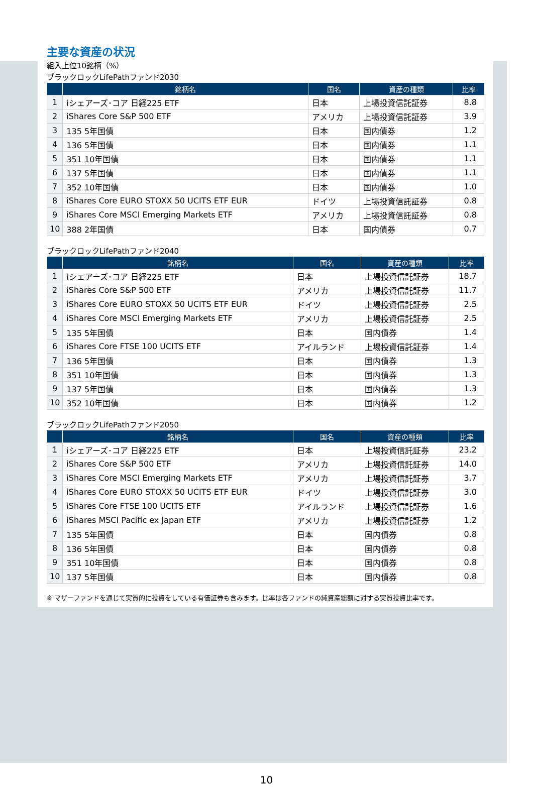主要な資産の状況
組入上位10銘柄（%）
ブラックロックLifePathファンド2030
| | 銘柄名 | 国名 | 資産の種類 | 比率 |
| --- | --- | --- | --- | --- |
| 1 | iシェアーズ･コア 日経225 ETF | 日本 | 上場投資信託証券 | 8.8 |
| 2 | iShares Core S&P 500 ETF | アメリカ | 上場投資信託証券 | 3.9 |
| 3 | 135 5年国債 | 日本 | 国内債券 | 1.2 |
| 4 | 136 5年国債 | 日本 | 国内債券 | 1.1 |
| 5 | 351 10年国債 | 日本 | 国内債券 | 1.1 |
| 6 | 137 5年国債 | 日本 | 国内債券 | 1.1 |
| 7 | 352 10年国債 | 日本 | 国内債券 | 1.0 |
| 8 | iShares Core EURO STOXX 50 UCITS ETF EUR | ドイツ | 上場投資信託証券 | 0.8 |
| 9 | iShares Core MSCI Emerging Markets ETF | アメリカ | 上場投資信託証券 | 0.8 |
| 10 | 388 2年国債 | 日本 | 国内債券 | 0.7 |
ブラックロックLifePathファンド2040
| | 銘柄名 | 国名 | 資産の種類 | 比率 |
| --- | --- | --- | --- | --- |
| 1 | iシェアーズ･コア 日経225 ETF | 日本 | 上場投資信託証券 | 18.7 |
| 2 | iShares Core S&P 500 ETF | アメリカ | 上場投資信託証券 | 11.7 |
| 3 | iShares Core EURO STOXX 50 UCITS ETF EUR | ドイツ | 上場投資信託証券 | 2.5 |
| 4 | iShares Core MSCI Emerging Markets ETF | アメリカ | 上場投資信託証券 | 2.5 |
| 5 | 135 5年国債 | 日本 | 国内債券 | 1.4 |
| 6 | iShares Core FTSE 100 UCITS ETF | アイルランド | 上場投資信託証券 | 1.4 |
| 7 | 136 5年国債 | 日本 | 国内債券 | 1.3 |
| 8 | 351 10年国債 | 日本 | 国内債券 | 1.3 |
| 9 | 137 5年国債 | 日本 | 国内債券 | 1.3 |
| 10 | 352 10年国債 | 日本 | 国内債券 | 1.2 |
ブラックロックLifePathファンド2050
| | 銘柄名 | 国名 | 資産の種類 | 比率 |
| --- | --- | --- | --- | --- |
| 1 | iシェアーズ･コア 日経225 ETF | 日本 | 上場投資信託証券 | 23.2 |
| 2 | iShares Core S&P 500 ETF | アメリカ | 上場投資信託証券 | 14.0 |
| 3 | iShares Core MSCI Emerging Markets ETF | アメリカ | 上場投資信託証券 | 3.7 |
| 4 | iShares Core EURO STOXX 50 UCITS ETF EUR | ドイツ | 上場投資信託証券 | 3.0 |
| 5 | iShares Core FTSE 100 UCITS ETF | アイルランド | 上場投資信託証券 | 1.6 |
| 6 | iShares MSCI Pacific ex Japan ETF | アメリカ | 上場投資信託証券 | 1.2 |
| 7 | 135 5年国債 | 日本 | 国内債券 | 0.8 |
| 8 | 136 5年国債 | 日本 | 国内債券 | 0.8 |
| 9 | 351 10年国債 | 日本 | 国内債券 | 0.8 |
| 10 | 137 5年国債 | 日本 | 国内債券 | 0.8 |
※ マザーファンドを通じて実質的に投資をしている有価証券も含みます。比率は各ファンドの純資産総額に対する実質投資比率です。
10